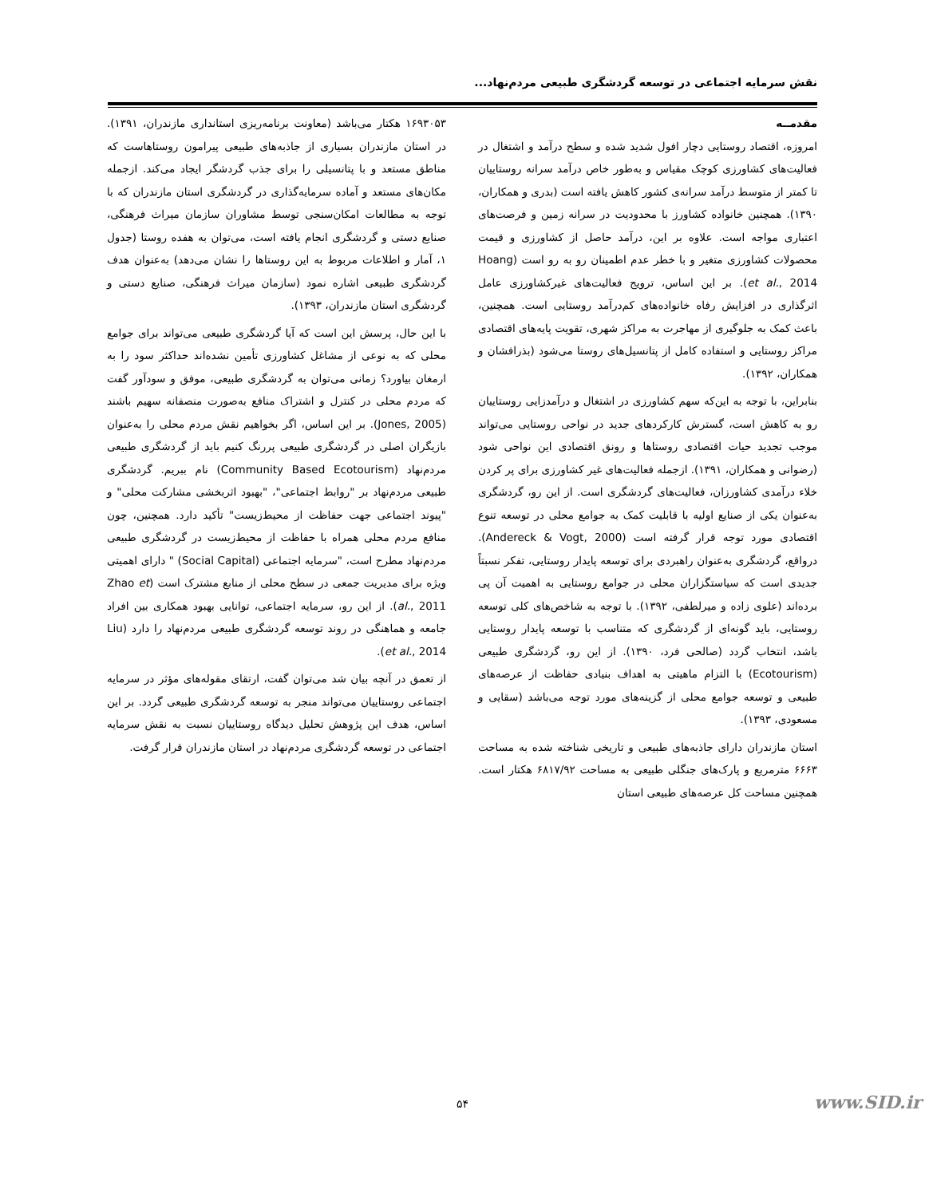نقش سرمایه اجتماعی در توسعه گردشگری طبیعی مردم‌نهاد...
مقدمــه
امروزه، اقتصاد روستایی دچار افول شدید شده و سطح درآمد و اشتغال در فعالیت‌های کشاورزی کوچک مقیاس و به‌طور خاص درآمد سرانه روستاییان تا کمتر از متوسط درآمد سرانه‌ی کشور کاهش یافته است (بدری و همکاران، ۱۳۹۰). همچنین خانواده کشاورز با محدودیت در سرانه زمین و فرصت‌های اعتباری مواجه است. علاوه بر این، درآمد حاصل از کشاورزی و قیمت محصولات کشاورزی متغیر و با خطر عدم اطمینان رو به رو است (Hoang et al., 2014). بر این اساس، ترویج فعالیت‌های غیرکشاورزی عامل اثرگذاری در افزایش رفاه خانواده‌های کم‌درآمد روستایی است. همچنین، باعث کمک به جلوگیری از مهاجرت به مراکز شهری، تقویت پایه‌های اقتصادی مراکز روستایی و استفاده کامل از پتانسیل‌های روستا می‌شود (بذرافشان و همکاران، ۱۳۹۲).
بنابراین، با توجه به این‌که سهم کشاورزی در اشتغال و درآمدزایی روستاییان رو به کاهش است، گسترش کارکردهای جدید در نواحی روستایی می‌تواند موجب تجدید حیات اقتصادی روستاها و رونق اقتصادی این نواحی شود (رضوانی و همکاران، ۱۳۹۱). ازجمله فعالیت‌های غیر کشاورزی برای پر کردن خلاء درآمدی کشاورزان، فعالیت‌های گردشگری است. از این رو، گردشگری به‌عنوان یکی از صنایع اولیه با قابلیت کمک به جوامع محلی در توسعه تنوع اقتصادی مورد توجه قرار گرفته است (Andereck & Vogt, 2000). درواقع، گردشگری به‌عنوان راهبردی برای توسعه پایدار روستایی، تفکر نسبتاً جدیدی است که سیاستگزاران محلی در جوامع روستایی به اهمیت آن پی برده‌اند (علوی زاده و میرلطفی، ۱۳۹۲). با توجه به شاخص‌های کلی توسعه روستایی، باید گونه‌ای از گردشگری که متناسب با توسعه پایدار روستایی باشد، انتخاب گردد (صالحی فرد، ۱۳۹۰). از این رو، گردشگری طبیعی (Ecotourism) با التزام ماهیتی به اهداف بنیادی حفاظت از عرصه‌های طبیعی و توسعه جوامع محلی از گزینه‌های مورد توجه می‌باشد (سقایی و مسعودی، ۱۳۹۳).
استان مازندران دارای جاذبه‌های طبیعی و تاریخی شناخته شده به مساحت ۶۶۶۳ مترمربع و پارک‌های جنگلی طبیعی به مساحت ۶۸۱۷/۹۲ هکتار است. همچنین مساحت کل عرصه‌های طبیعی استان
۱۶۹۳۰۵۳ هکتار می‌باشد (معاونت برنامه‌ریزی استانداری مازندران، ۱۳۹۱). در استان مازندران بسیاری از جاذبه‌های طبیعی پیرامون روستاهاست که مناطق مستعد و با پتانسیلی را برای جذب گردشگر ایجاد می‌کند. ازجمله مکان‌های مستعد و آماده سرمایه‌گذاری در گردشگری استان مازندران که با توجه به مطالعات امکان‌سنجی توسط مشاوران سازمان میراث فرهنگی، صنایع دستی و گردشگری انجام یافته است، می‌توان به هفده روستا (جدول ۱، آمار و اطلاعات مربوط به این روستاها را نشان می‌دهد) به‌عنوان هدف گردشگری طبیعی اشاره نمود (سازمان میراث فرهنگی، صنایع دستی و گردشگری استان مازندران، ۱۳۹۳).
با این حال، پرسش این است که آیا گردشگری طبیعی می‌تواند برای جوامع محلی که به نوعی از مشاغل کشاورزی تأمین نشده‌اند حداکثر سود را به ارمغان بیاورد؟ زمانی می‌توان به گردشگری طبیعی، موفق و سودآور گفت که مردم محلی در کنترل و اشتراک منافع به‌صورت منصفانه سهیم باشند (Jones, 2005). بر این اساس، اگر بخواهیم نقش مردم محلی را به‌عنوان بازیگران اصلی در گردشگری طبیعی پررنگ کنیم باید از گردشگری طبیعی مردم‌نهاد (Community Based Ecotourism) نام ببریم. گردشگری طبیعی مردم‌نهاد بر "روابط اجتماعی"، "بهبود اثربخشی مشارکت محلی" و "پیوند اجتماعی جهت حفاظت از محیط‌زیست" تأکید دارد. همچنین، چون منافع مردم محلی همراه با حفاظت از محیط‌زیست در گردشگری طبیعی مردم‌نهاد مطرح است، "سرمایه اجتماعی (Social Capital) " دارای اهمیتی ویژه برای مدیریت جمعی در سطح محلی از منابع مشترک است (Zhao et al., 2011). از این رو، سرمایه اجتماعی، توانایی بهبود همکاری بین افراد جامعه و هماهنگی در روند توسعه گردشگری طبیعی مردم‌نهاد را دارد (Liu et al., 2014).
از تعمق در آنچه بیان شد می‌توان گفت، ارتقای مقوله‌های مؤثر در سرمایه اجتماعی روستاییان می‌تواند منجر به توسعه گردشگری طبیعی گردد. بر این اساس، هدف این پژوهش تحلیل دیدگاه روستاییان نسبت به نقش سرمایه اجتماعی در توسعه گردشگری مردم‌نهاد در استان مازندران قرار گرفت.
۵۴ www.SID.ir